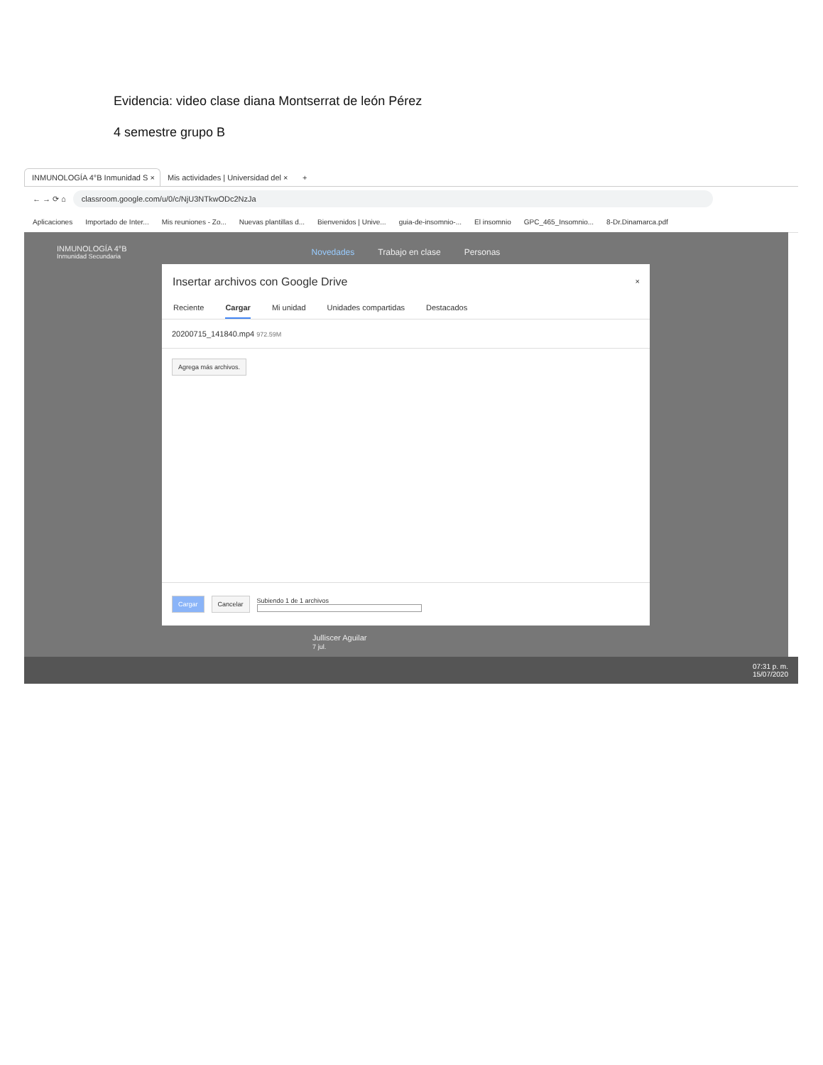Evidencia: video clase diana Montserrat de león Pérez
4 semestre grupo B
INMUNOLOGÍA 4°B Inmunidad S ×
Mis actividades | Universidad del ×
+
← → ⟳ ⌂
classroom.google.com/u/0/c/NjU3NTkwODc2NzJa
Aplicaciones Importado de Inter... Mis reuniones - Zo... Nuevas plantillas d... Bienvenidos | Unive... guia-de-insomnio-... El insomnio GPC_465_Insomnio... 8-Dr.Dinamarca.pdf
INMUNOLOGÍA 4°B
Inmunidad Secundaria
Novedades Trabajo en clase Personas
Julliscer Aguilar
7 jul.
Insertar archivos con Google Drive
×
Reciente Cargar Mi unidad Unidades compartidas Destacados
20200715_141840.mp4 972.59M
Agrega más archivos.
Cargar Cancelar
Subiendo 1 de 1 archivos
07:31 p. m.
15/07/2020